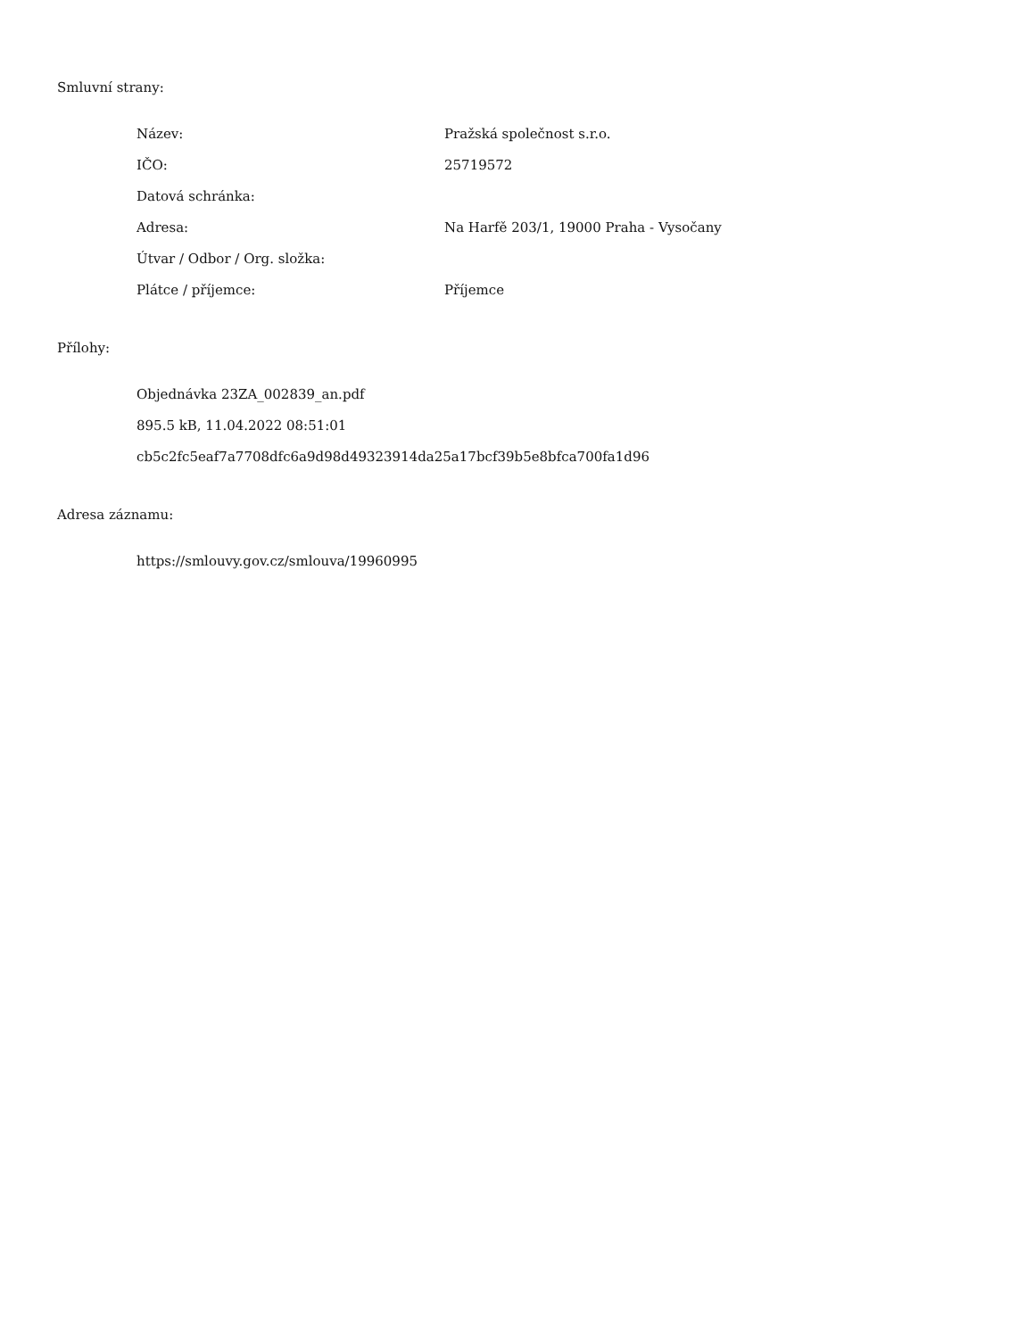Smluvní strany:
Název: Pražská společnost s.r.o.
IČO: 25719572
Datová schránka:
Adresa: Na Harfě 203/1, 19000 Praha - Vysočany
Útvar / Odbor / Org. složka:
Plátce / příjemce: Příjemce
Přílohy:
Objednávka 23ZA_002839_an.pdf
895.5 kB, 11.04.2022 08:51:01
cb5c2fc5eaf7a7708dfc6a9d98d49323914da25a17bcf39b5e8bfca700fa1d96
Adresa záznamu:
https://smlouvy.gov.cz/smlouva/19960995